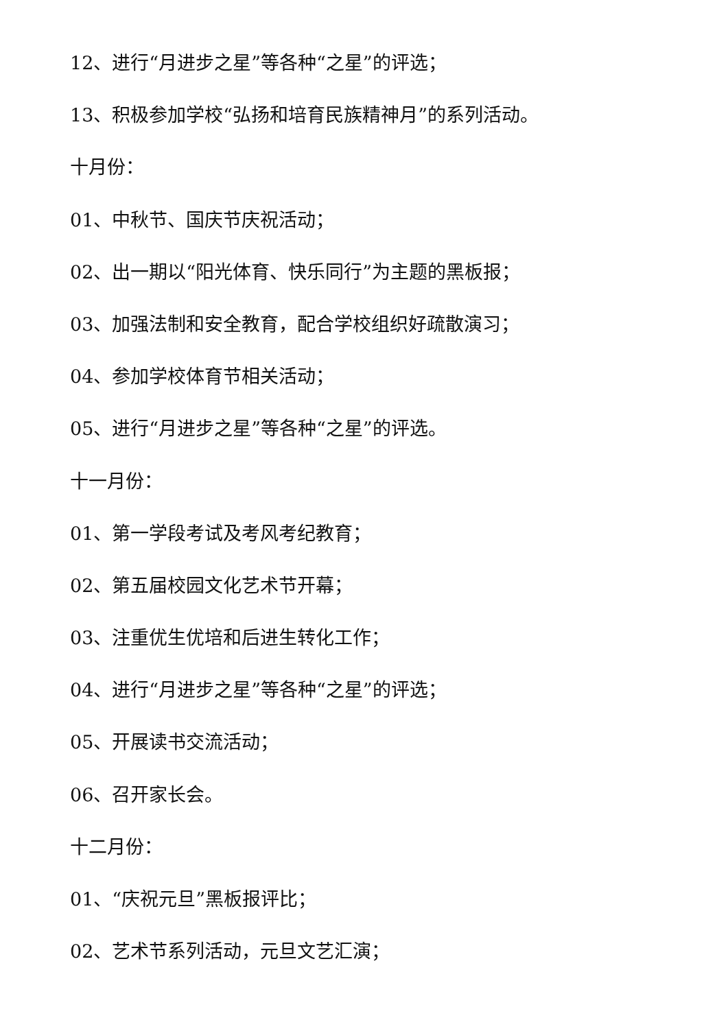12、进行“月进步之星”等各种“之星”的评选；
13、积极参加学校“弘扬和培育民族精神月”的系列活动。
十月份：
01、中秋节、国庆节庆祝活动；
02、出一期以“阳光体育、快乐同行”为主题的黑板报；
03、加强法制和安全教育，配合学校组织好疏散演习；
04、参加学校体育节相关活动；
05、进行“月进步之星”等各种“之星”的评选。
十一月份：
01、第一学段考试及考风考纪教育；
02、第五届校园文化艺术节开幕；
03、注重优生优培和后进生转化工作；
04、进行“月进步之星”等各种“之星”的评选；
05、开展读书交流活动；
06、召开家长会。
十二月份：
01、“庆祝元旦”黑板报评比；
02、艺术节系列活动，元旦文艺汇演；